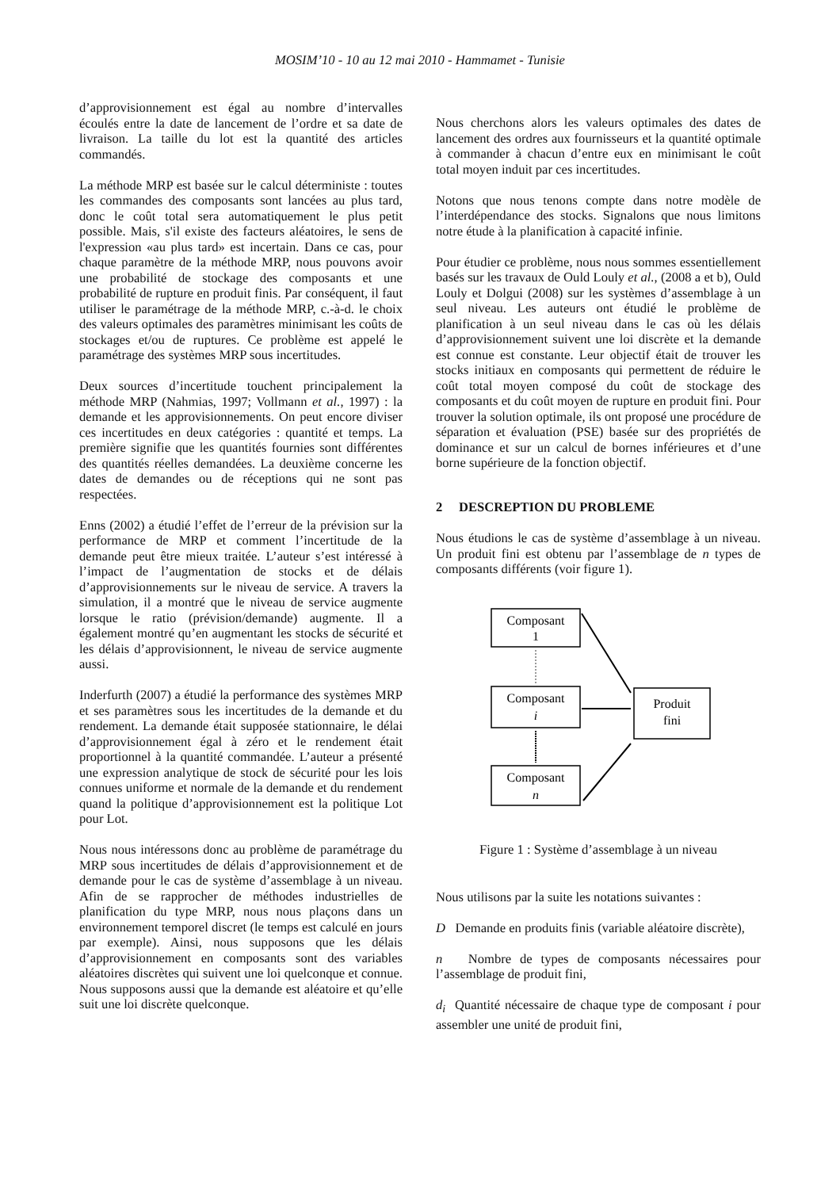MOSIM’10 - 10 au 12 mai 2010 - Hammamet - Tunisie
d’approvisionnement est égal au nombre d’intervalles écoulés entre la date de lancement de l’ordre et sa date de livraison. La taille du lot est la quantité des articles commandés.
La méthode MRP est basée sur le calcul déterministe : toutes les commandes des composants sont lancées au plus tard, donc le coût total sera automatiquement le plus petit possible. Mais, s'il existe des facteurs aléatoires, le sens de l'expression «au plus tard» est incertain. Dans ce cas, pour chaque paramètre de la méthode MRP, nous pouvons avoir une probabilité de stockage des composants et une probabilité de rupture en produit finis. Par conséquent, il faut utiliser le paramétrage de la méthode MRP, c.-à-d. le choix des valeurs optimales des paramètres minimisant les coûts de stockages et/ou de ruptures. Ce problème est appelé le paramétrage des systèmes MRP sous incertitudes.
Deux sources d’incertitude touchent principalement la méthode MRP (Nahmias, 1997; Vollmann et al., 1997) : la demande et les approvisionnements. On peut encore diviser ces incertitudes en deux catégories : quantité et temps. La première signifie que les quantités fournies sont différentes des quantités réelles demandées. La deuxième concerne les dates de demandes ou de réceptions qui ne sont pas respectées.
Enns (2002) a étudié l’effet de l’erreur de la prévision sur la performance de MRP et comment l’incertitude de la demande peut être mieux traitée. L’auteur s’est intéressé à l’impact de l’augmentation de stocks et de délais d’approvisionnements sur le niveau de service. A travers la simulation, il a montré que le niveau de service augmente lorsque le ratio (prévision/demande) augmente. Il a également montré qu’en augmentant les stocks de sécurité et les délais d’approvisionnent, le niveau de service augmente aussi.
Inderfurth (2007) a étudié la performance des systèmes MRP et ses paramètres sous les incertitudes de la demande et du rendement. La demande était supposée stationnaire, le délai d’approvisionnement égal à zéro et le rendement était proportionnel à la quantité commandée. L’auteur a présenté une expression analytique de stock de sécurité pour les lois connues uniforme et normale de la demande et du rendement quand la politique d’approvisionnement est la politique Lot pour Lot.
Nous nous intéressons donc au problème de paramétrage du MRP sous incertitudes de délais d’approvisionnement et de demande pour le cas de système d’assemblage à un niveau. Afin de se rapprocher de méthodes industrielles de planification du type MRP, nous nous plaçons dans un environnement temporel discret (le temps est calculé en jours par exemple). Ainsi, nous supposons que les délais d’approvisionnement en composants sont des variables aléatoires discrètes qui suivent une loi quelconque et connue. Nous supposons aussi que la demande est aléatoire et qu’elle suit une loi discrète quelconque.
Nous cherchons alors les valeurs optimales des dates de lancement des ordres aux fournisseurs et la quantité optimale à commander à chacun d’entre eux en minimisant le coût total moyen induit par ces incertitudes.
Notons que nous tenons compte dans notre modèle de l’interdépendance des stocks. Signalons que nous limitons notre étude à la planification à capacité infinie.
Pour étudier ce problème, nous nous sommes essentiellement basés sur les travaux de Ould Louly et al., (2008 a et b), Ould Louly et Dolgui (2008) sur les systèmes d’assemblage à un seul niveau. Les auteurs ont étudié le problème de planification à un seul niveau dans le cas où les délais d’approvisionnement suivent une loi discrète et la demande est connue est constante. Leur objectif était de trouver les stocks initiaux en composants qui permettent de réduire le coût total moyen composé du coût de stockage des composants et du coût moyen de rupture en produit fini. Pour trouver la solution optimale, ils ont proposé une procédure de séparation et évaluation (PSE) basée sur des propriétés de dominance et sur un calcul de bornes inférieures et d’une borne supérieure de la fonction objectif.
2 DESCREPTION DU PROBLEME
Nous étudions le cas de système d’assemblage à un niveau. Un produit fini est obtenu par l’assemblage de n types de composants différents (voir figure 1).
Composant
1
Composant
i
Composant
n
Produit
fini
Figure 1 : Système d’assemblage à un niveau
Nous utilisons par la suite les notations suivantes :
D Demande en produits finis (variable aléatoire discrète),
n Nombre de types de composants nécessaires pour l’assemblage de produit fini,
d<sub>i</sub> Quantité nécessaire de chaque type de composant i pour assembler une unité de produit fini,